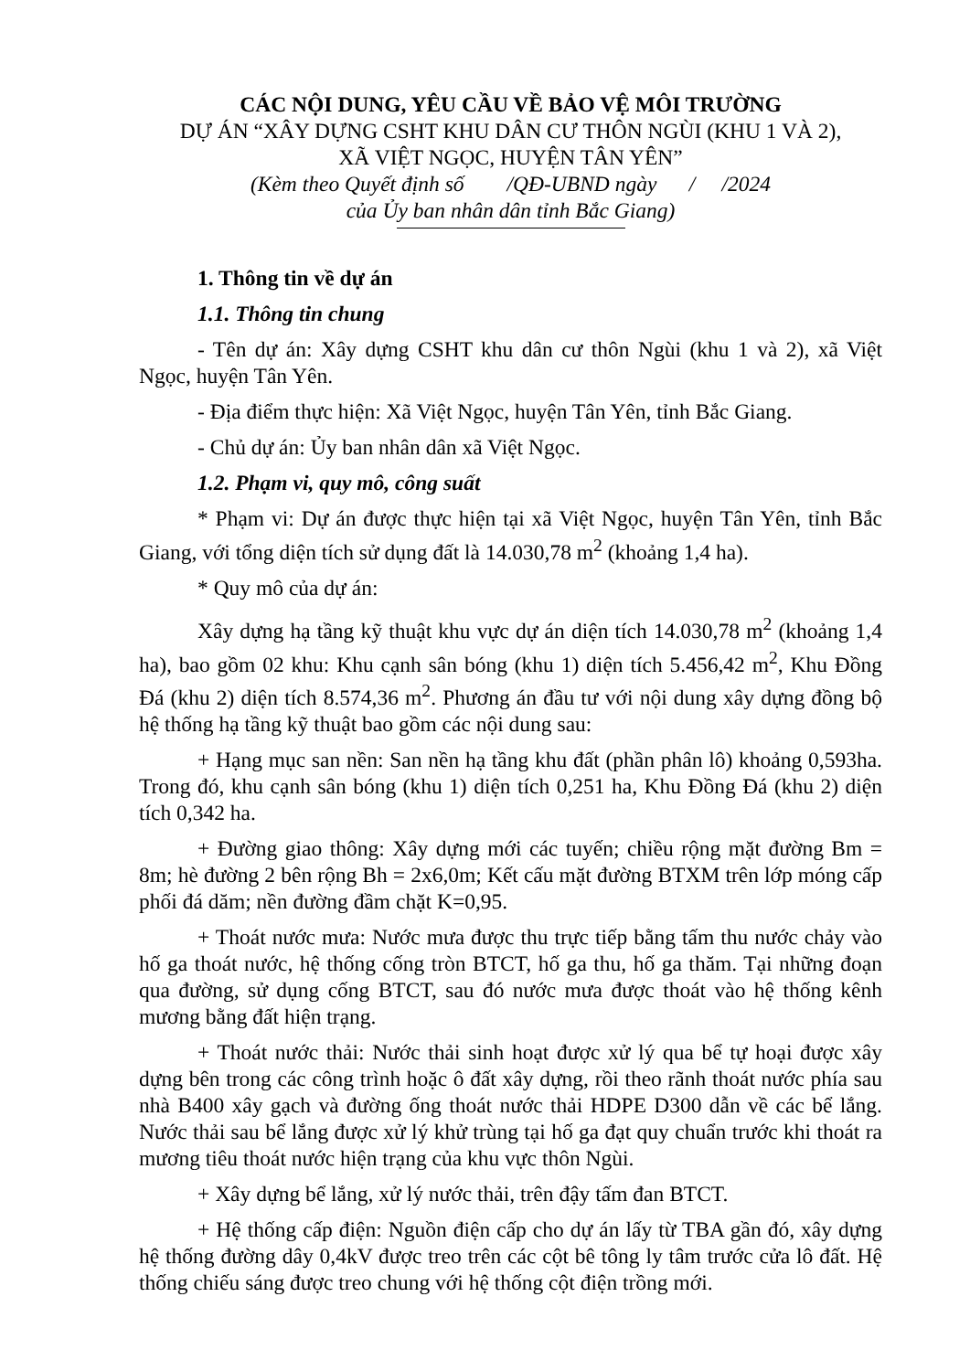CÁC NỘI DUNG, YÊU CẦU VỀ BẢO VỆ MÔI TRƯỜNG
DỰ ÁN “XÂY DỰNG CSHT KHU DÂN CƯ THÔN NGÙI (KHU 1 VÀ 2),
XÃ VIỆT NGỌC, HUYỆN TÂN YÊN”
(Kèm theo Quyết định số /QĐ-UBND ngày / /2024
của Ủy ban nhân dân tỉnh Bắc Giang)
1. Thông tin về dự án
1.1. Thông tin chung
- Tên dự án: Xây dựng CSHT khu dân cư thôn Ngùi (khu 1 và 2), xã Việt Ngọc, huyện Tân Yên.
- Địa điểm thực hiện: Xã Việt Ngọc, huyện Tân Yên, tỉnh Bắc Giang.
- Chủ dự án: Ủy ban nhân dân xã Việt Ngọc.
1.2. Phạm vi, quy mô, công suất
* Phạm vi: Dự án được thực hiện tại xã Việt Ngọc, huyện Tân Yên, tỉnh Bắc Giang, với tổng diện tích sử dụng đất là 14.030,78 m<sup>2</sup> (khoảng 1,4 ha).
* Quy mô của dự án:
Xây dựng hạ tầng kỹ thuật khu vực dự án diện tích 14.030,78 m<sup>2</sup> (khoảng 1,4 ha), bao gồm 02 khu: Khu cạnh sân bóng (khu 1) diện tích 5.456,42 m<sup>2</sup>, Khu Đồng Đá (khu 2) diện tích 8.574,36 m<sup>2</sup>. Phương án đầu tư với nội dung xây dựng đồng bộ hệ thống hạ tầng kỹ thuật bao gồm các nội dung sau:
+ Hạng mục san nền: San nền hạ tầng khu đất (phần phân lô) khoảng 0,593ha. Trong đó, khu cạnh sân bóng (khu 1) diện tích 0,251 ha, Khu Đồng Đá (khu 2) diện tích 0,342 ha.
+ Đường giao thông: Xây dựng mới các tuyến; chiều rộng mặt đường Bm = 8m; hè đường 2 bên rộng Bh = 2x6,0m; Kết cấu mặt đường BTXM trên lớp móng cấp phối đá dăm; nền đường đầm chặt K=0,95.
+ Thoát nước mưa: Nước mưa được thu trực tiếp bằng tấm thu nước chảy vào hố ga thoát nước, hệ thống cống tròn BTCT, hố ga thu, hố ga thăm. Tại những đoạn qua đường, sử dụng cống BTCT, sau đó nước mưa được thoát vào hệ thống kênh mương bằng đất hiện trạng.
+ Thoát nước thải: Nước thải sinh hoạt được xử lý qua bể tự hoại được xây dựng bên trong các công trình hoặc ô đất xây dựng, rồi theo rãnh thoát nước phía sau nhà B400 xây gạch và đường ống thoát nước thải HDPE D300 dẫn về các bể lắng. Nước thải sau bể lắng được xử lý khử trùng tại hố ga đạt quy chuẩn trước khi thoát ra mương tiêu thoát nước hiện trạng của khu vực thôn Ngùi.
+ Xây dựng bể lắng, xử lý nước thải, trên đậy tấm đan BTCT.
+ Hệ thống cấp điện: Nguồn điện cấp cho dự án lấy từ TBA gần đó, xây dựng hệ thống đường dây 0,4kV được treo trên các cột bê tông ly tâm trước cửa lô đất. Hệ thống chiếu sáng được treo chung với hệ thống cột điện trồng mới.